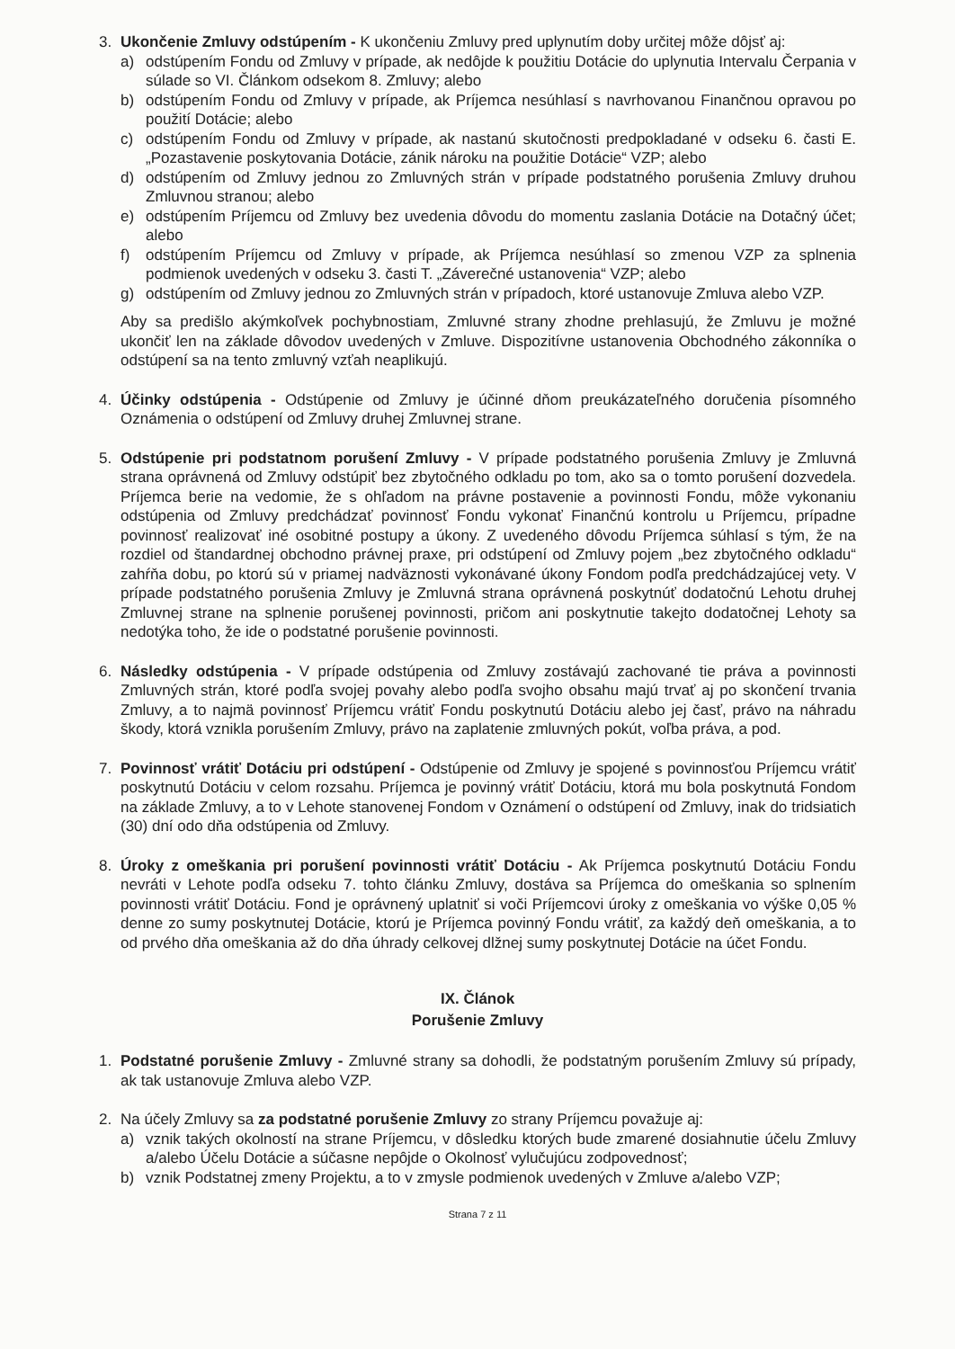3. Ukončenie Zmluvy odstúpením - K ukončeniu Zmluvy pred uplynutím doby určitej môže dôjsť aj:
a) odstúpením Fondu od Zmluvy v prípade, ak nedôjde k použitiu Dotácie do uplynutia Intervalu Čerpania v súlade so VI. Článkom odsekom 8. Zmluvy; alebo
b) odstúpením Fondu od Zmluvy v prípade, ak Príjemca nesúhlasí s navrhovanou Finančnou opravou po použití Dotácie; alebo
c) odstúpením Fondu od Zmluvy v prípade, ak nastanú skutočnosti predpokladané v odseku 6. časti E. „Pozastavenie poskytovania Dotácie, zánik nároku na použitie Dotácie“ VZP; alebo
d) odstúpením od Zmluvy jednou zo Zmluvných strán v prípade podstatného porušenia Zmluvy druhou Zmluvnou stranou; alebo
e) odstúpením Príjemcu od Zmluvy bez uvedenia dôvodu do momentu zaslania Dotácie na Dotačný účet; alebo
f) odstúpením Príjemcu od Zmluvy v prípade, ak Príjemca nesúhlasí so zmenou VZP za splnenia podmienok uvedených v odseku 3. časti T. „Záverečné ustanovenia“ VZP; alebo
g) odstúpením od Zmluvy jednou zo Zmluvných strán v prípadoch, ktoré ustanovuje Zmluva alebo VZP.
Aby sa predišlo akýmkoľvek pochybnostiam, Zmluvné strany zhodne prehlasujú, že Zmluvu je možné ukončiť len na základe dôvodov uvedených v Zmluve. Dispozitívne ustanovenia Obchodného zákonníka o odstúpení sa na tento zmluvný vzťah neaplikujú.
4. Účinky odstúpenia - Odstúpenie od Zmluvy je účinné dňom preukázateľného doručenia písomného Oznámenia o odstúpení od Zmluvy druhej Zmluvnej strane.
5. Odstúpenie pri podstatnom porušení Zmluvy - V prípade podstatného porušenia Zmluvy je Zmluvná strana oprávnená od Zmluvy odstúpiť bez zbytočného odkladu po tom, ako sa o tomto porušení dozvedela. Príjemca berie na vedomie, že s ohľadom na právne postavenie a povinnosti Fondu, môže vykonaniu odstúpenia od Zmluvy predchádzať povinnosť Fondu vykonať Finančnú kontrolu u Príjemcu, prípadne povinnosť realizovať iné osobitné postupy a úkony. Z uvedeného dôvodu Príjemca súhlasí s tým, že na rozdiel od štandardnej obchodno právnej praxe, pri odstúpení od Zmluvy pojem „bez zbytočného odkladu“ zahŕňa dobu, po ktorú sú v priamej nadväznosti vykonávané úkony Fondom podľa predchádzajúcej vety. V prípade podstatného porušenia Zmluvy je Zmluvná strana oprávnená poskytnúť dodatočnú Lehotu druhej Zmluvnej strane na splnenie porušenej povinnosti, pričom ani poskytnutie takejto dodatočnej Lehoty sa nedotýka toho, že ide o podstatné porušenie povinnosti.
6. Následky odstúpenia - V prípade odstúpenia od Zmluvy zostávajú zachované tie práva a povinnosti Zmluvných strán, ktoré podľa svojej povahy alebo podľa svojho obsahu majú trvať aj po skončení trvania Zmluvy, a to najmä povinnosť Príjemcu vrátiť Fondu poskytnutú Dotáciu alebo jej časť, právo na náhradu škody, ktorá vznikla porušením Zmluvy, právo na zaplatenie zmluvných pokút, voľba práva, a pod.
7. Povinnosť vrátiť Dotáciu pri odstúpení - Odstúpenie od Zmluvy je spojené s povinnosťou Príjemcu vrátiť poskytnutú Dotáciu v celom rozsahu. Príjemca je povinný vrátiť Dotáciu, ktorá mu bola poskytnutá Fondom na základe Zmluvy, a to v Lehote stanovenej Fondom v Oznámení o odstúpení od Zmluvy, inak do tridsiatich (30) dní odo dňa odstúpenia od Zmluvy.
8. Úroky z omeškania pri porušení povinnosti vrátiť Dotáciu - Ak Príjemca poskytnutú Dotáciu Fondu nevráti v Lehote podľa odseku 7. tohto článku Zmluvy, dostáva sa Príjemca do omeškania so splnením povinnosti vrátiť Dotáciu. Fond je oprávnený uplatniť si voči Príjemcovi úroky z omeškania vo výške 0,05 % denne zo sumy poskytnutej Dotácie, ktorú je Príjemca povinný Fondu vrátiť, za každý deň omeškania, a to od prvého dňa omeškania až do dňa úhrady celkovej dlžnej sumy poskytnutej Dotácie na účet Fondu.
IX. Článok
Porušenie Zmluvy
1. Podstatné porušenie Zmluvy - Zmluvné strany sa dohodli, že podstatným porušením Zmluvy sú prípady, ak tak ustanovuje Zmluva alebo VZP.
2. Na účely Zmluvy sa za podstatné porušenie Zmluvy zo strany Príjemcu považuje aj:
a) vznik takých okolností na strane Príjemcu, v dôsledku ktorých bude zmarené dosiahnutie účelu Zmluvy a/alebo Účelu Dotácie a súčasne nepôjde o Okolnosť vylučujúcu zodpovednosť;
b) vznik Podstatnej zmeny Projektu, a to v zmysle podmienok uvedených v Zmluve a/alebo VZP;
Strana 7 z 11